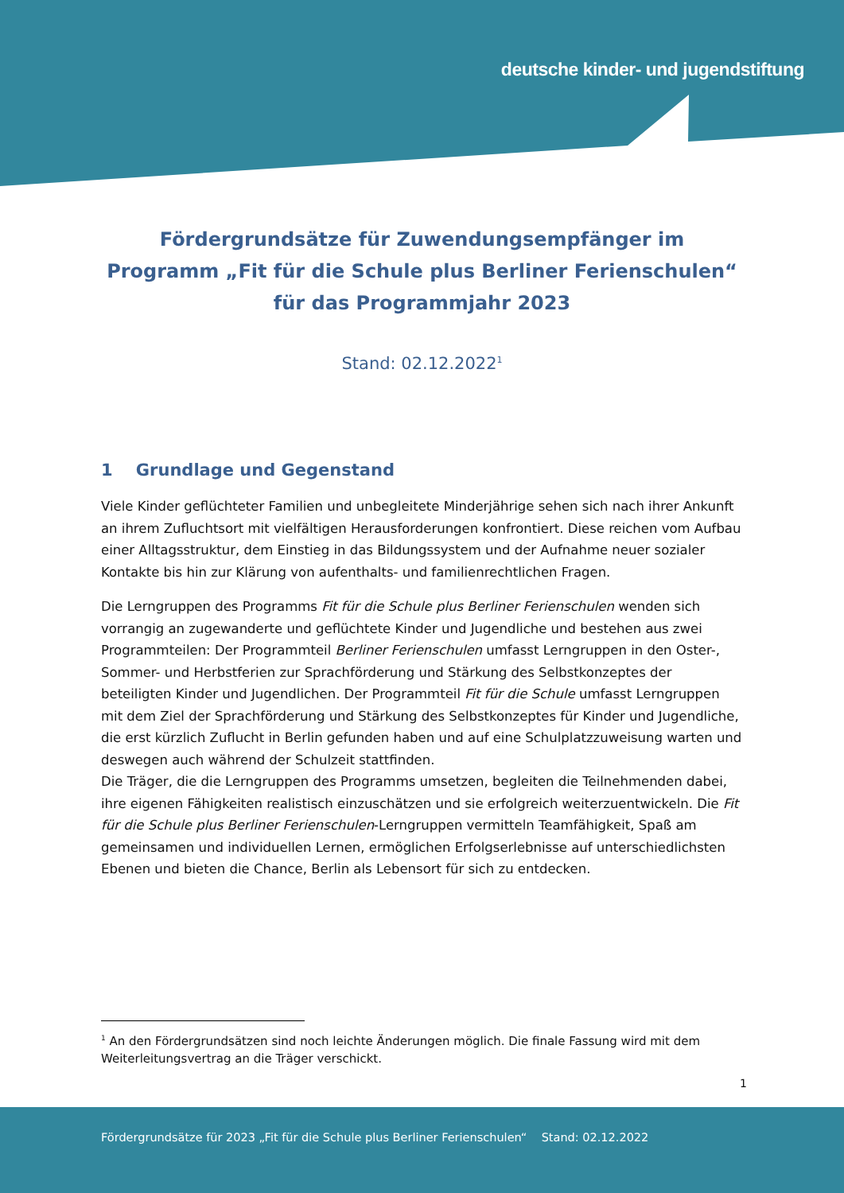deutsche kinder- und jugendstiftung
Fördergrundsätze für Zuwendungsempfänger im Programm „Fit für die Schule plus Berliner Ferienschulen“ für das Programmjahr 2023
Stand: 02.12.2022<sup>1</sup>
1 Grundlage und Gegenstand
Viele Kinder geflüchteter Familien und unbegleitete Minderjährige sehen sich nach ihrer Ankunft an ihrem Zufluchtsort mit vielfältigen Herausforderungen konfrontiert. Diese reichen vom Aufbau einer Alltagsstruktur, dem Einstieg in das Bildungssystem und der Aufnahme neuer sozialer Kontakte bis hin zur Klärung von aufenthalts- und familienrechtlichen Fragen.
Die Lerngruppen des Programms Fit für die Schule plus Berliner Ferienschulen wenden sich vorrangig an zugewanderte und geflüchtete Kinder und Jugendliche und bestehen aus zwei Programmteilen: Der Programmteil Berliner Ferienschulen umfasst Lerngruppen in den Oster-, Sommer- und Herbstferien zur Sprachförderung und Stärkung des Selbstkonzeptes der beteiligten Kinder und Jugendlichen. Der Programmteil Fit für die Schule umfasst Lerngruppen mit dem Ziel der Sprachförderung und Stärkung des Selbstkonzeptes für Kinder und Jugendliche, die erst kürzlich Zuflucht in Berlin gefunden haben und auf eine Schulplatzzuweisung warten und deswegen auch während der Schulzeit stattfinden.
Die Träger, die die Lerngruppen des Programms umsetzen, begleiten die Teilnehmenden dabei, ihre eigenen Fähigkeiten realistisch einzuschätzen und sie erfolgreich weiterzuentwickeln. Die Fit für die Schule plus Berliner Ferienschulen-Lerngruppen vermitteln Teamfähigkeit, Spaß am gemeinsamen und individuellen Lernen, ermöglichen Erfolgserlebnisse auf unterschiedlichsten Ebenen und bieten die Chance, Berlin als Lebensort für sich zu entdecken.
<sup>1</sup> An den Fördergrundsätzen sind noch leichte Änderungen möglich. Die finale Fassung wird mit dem Weiterleitungsvertrag an die Träger verschickt.
1
Fördergrundsätze für 2023 „Fit für die Schule plus Berliner Ferienschulen“ Stand: 02.12.2022